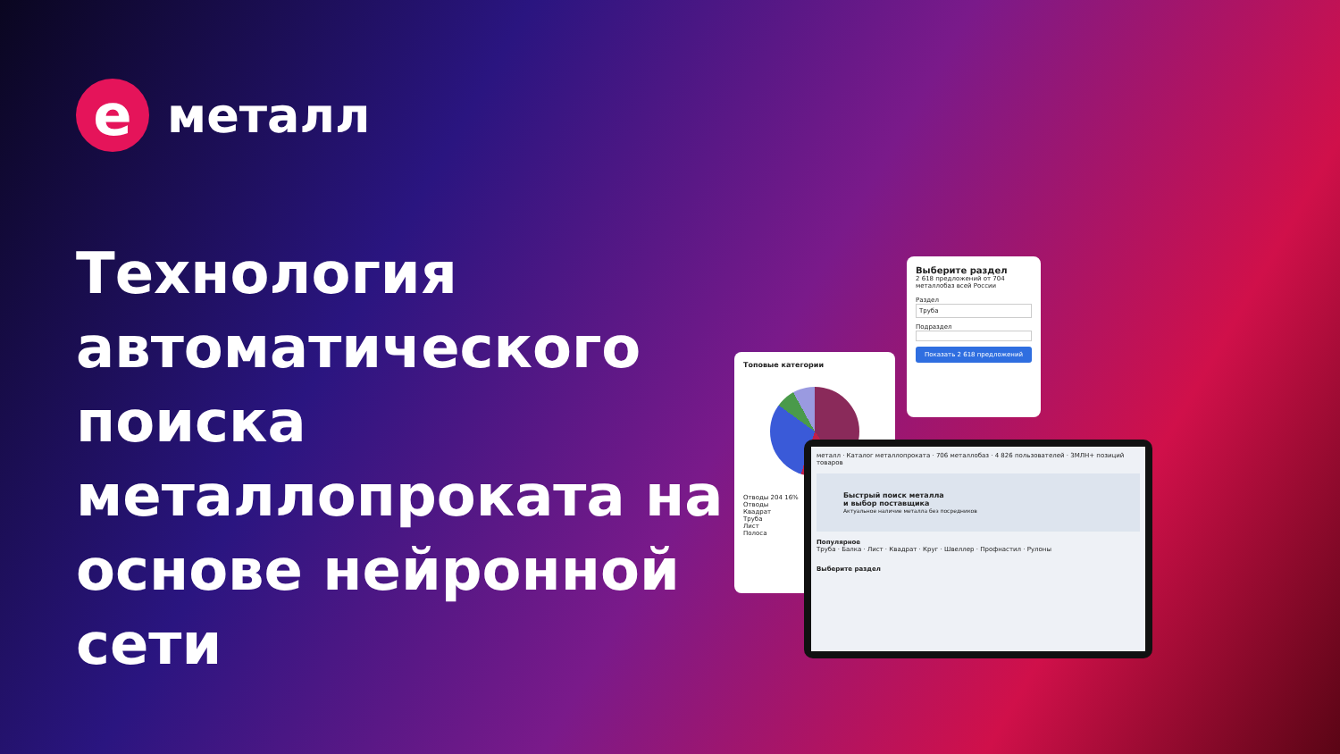e
металл
Технология автоматического поиска металлопроката на основе нейронной сети
Выберите раздел
2 618 предложений от 704 металлобаз всей России
Раздел
Труба
Подраздел
Показать 2 618 предложений
Топовые категории
Отводы 204 16%
Отводы
Квадрат
Труба
Лист
Полоса
металл · Каталог металлопроката · 706 металлобаз · 4 826 пользователей · 3МЛН+ позиций товаров
Быстрый поиск металла
и выбор поставщика
Актуальное наличие металла без посредников
Популярное
Труба · Балка · Лист · Квадрат · Круг · Швеллер · Профнастил · Рулоны
Выберите раздел